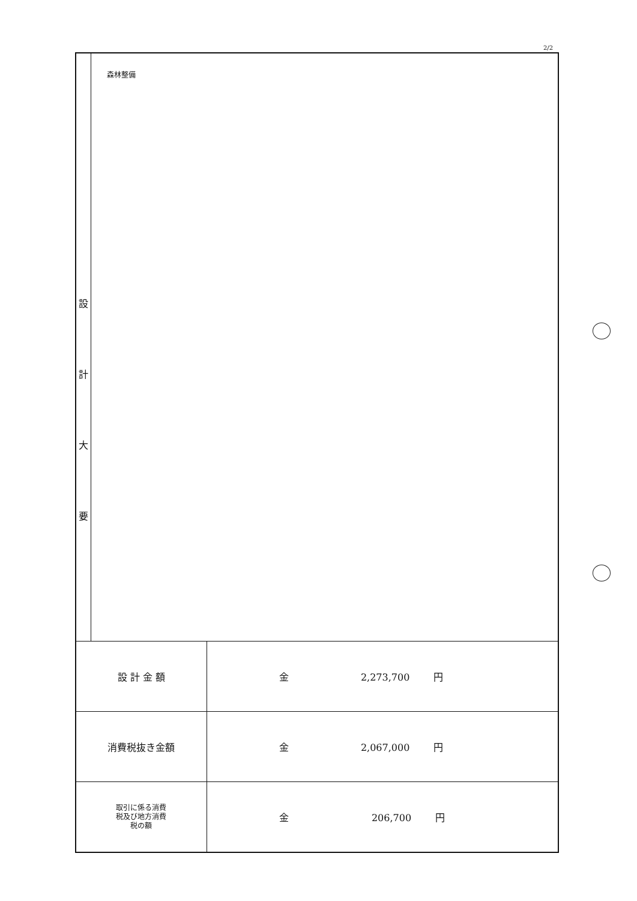2/2
| 設 計 大 要 | 森林整備 | |
| 設 計 金 額 | | 金 2,273,700 円 |
| 消費税抜き金額 | | 金 2,067,000 円 |
| 取引に係る消費 税及び地方消費 税の額 | | 金 206,700 円 |